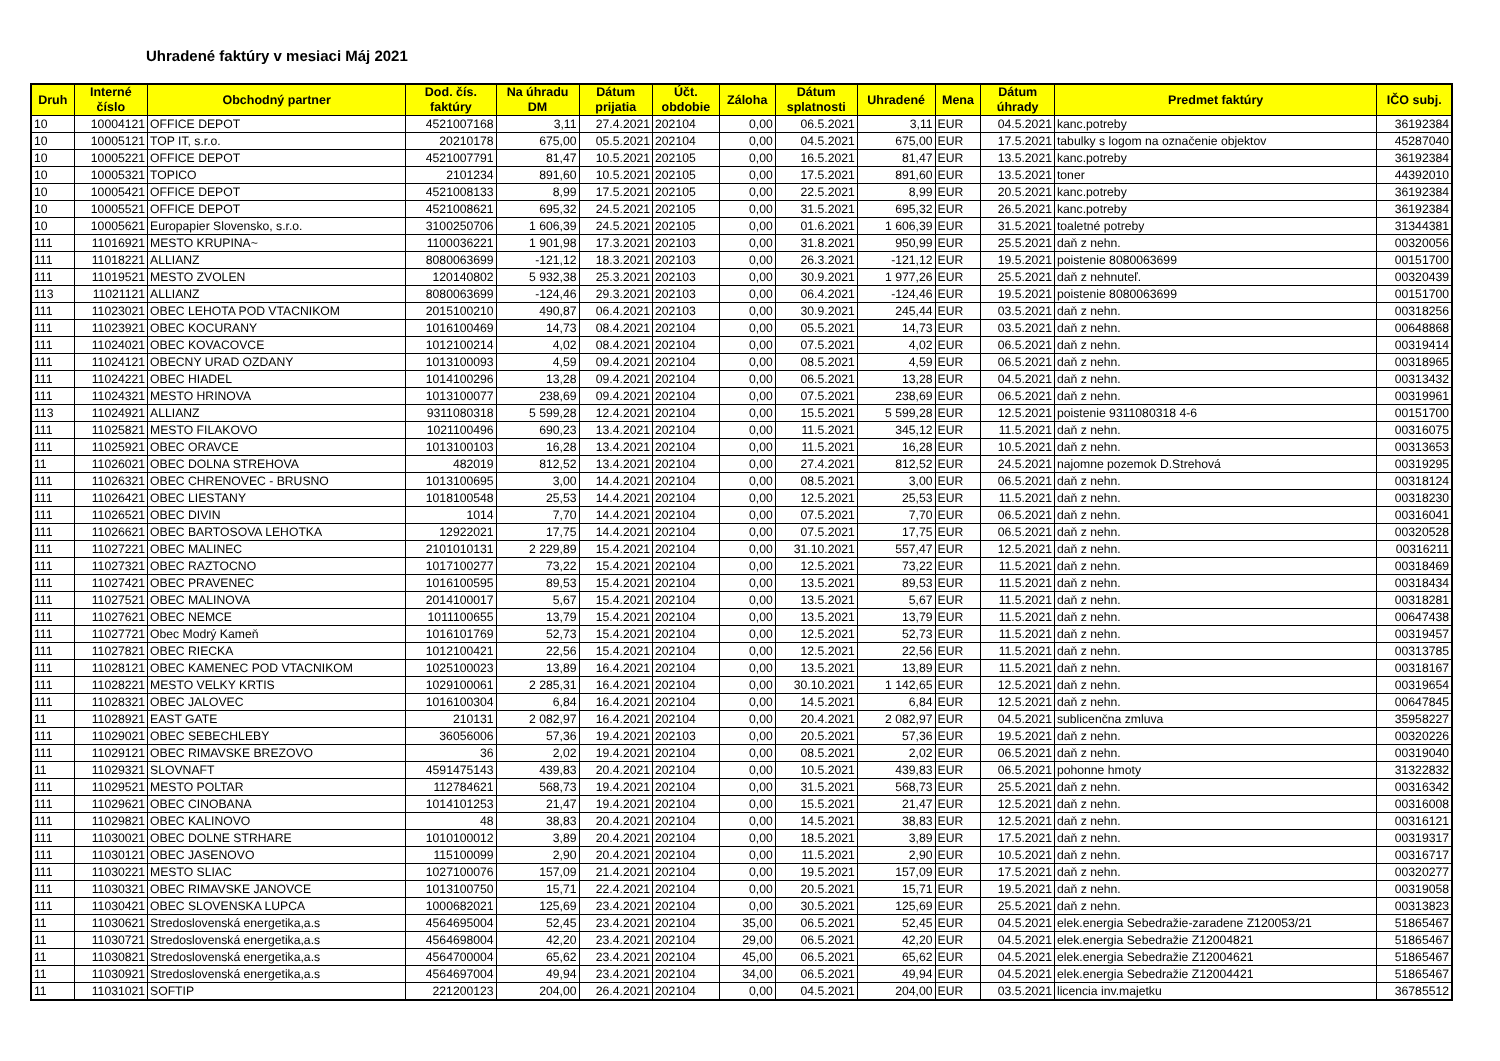Uhradené faktúry v mesiaci Máj 2021
| Druh | Interné číslo | Obchodný partner | Dod. čís. faktúry | Na úhradu DM | Dátum prijatia | Účt. obdobie | Záloha | Dátum splatnosti | Uhradené | Mena | Dátum úhrady | Predmet faktúry | IČO subj. |
| --- | --- | --- | --- | --- | --- | --- | --- | --- | --- | --- | --- | --- | --- |
| 10 | 10004121 | OFFICE DEPOT | 4521007168 | 3,11 | 27.4.2021 | 202104 | 0,00 | 06.5.2021 | 3,11 | EUR | 04.5.2021 | kanc.potreby | 36192384 |
| 10 | 10005121 | TOP IT, s.r.o. | 20210178 | 675,00 | 05.5.2021 | 202104 | 0,00 | 04.5.2021 | 675,00 | EUR | 17.5.2021 | tabulky s logom na označenie objektov | 45287040 |
| 10 | 10005221 | OFFICE DEPOT | 4521007791 | 81,47 | 10.5.2021 | 202105 | 0,00 | 16.5.2021 | 81,47 | EUR | 13.5.2021 | kanc.potreby | 36192384 |
| 10 | 10005321 | TOPICO | 2101234 | 891,60 | 10.5.2021 | 202105 | 0,00 | 17.5.2021 | 891,60 | EUR | 13.5.2021 | toner | 44392010 |
| 10 | 10005421 | OFFICE DEPOT | 4521008133 | 8,99 | 17.5.2021 | 202105 | 0,00 | 22.5.2021 | 8,99 | EUR | 20.5.2021 | kanc.potreby | 36192384 |
| 10 | 10005521 | OFFICE DEPOT | 4521008621 | 695,32 | 24.5.2021 | 202105 | 0,00 | 31.5.2021 | 695,32 | EUR | 26.5.2021 | kanc.potreby | 36192384 |
| 10 | 10005621 | Europapier Slovensko, s.r.o. | 3100250706 | 1 606,39 | 24.5.2021 | 202105 | 0,00 | 01.6.2021 | 1 606,39 | EUR | 31.5.2021 | toaletné potreby | 31344381 |
| 111 | 11016921 | MESTO KRUPINA~ | 1100036221 | 1 901,98 | 17.3.2021 | 202103 | 0,00 | 31.8.2021 | 950,99 | EUR | 25.5.2021 | daň z nehn. | 00320056 |
| 111 | 11018221 | ALLIANZ | 8080063699 | -121,12 | 18.3.2021 | 202103 | 0,00 | 26.3.2021 | -121,12 | EUR | 19.5.2021 | poistenie 8080063699 | 00151700 |
| 111 | 11019521 | MESTO ZVOLEN | 120140802 | 5 932,38 | 25.3.2021 | 202103 | 0,00 | 30.9.2021 | 1 977,26 | EUR | 25.5.2021 | daň z nehnuteľ. | 00320439 |
| 113 | 11021121 | ALLIANZ | 8080063699 | -124,46 | 29.3.2021 | 202103 | 0,00 | 06.4.2021 | -124,46 | EUR | 19.5.2021 | poistenie 8080063699 | 00151700 |
| 111 | 11023021 | OBEC LEHOTA POD VTACNIKOM | 2015100210 | 490,87 | 06.4.2021 | 202103 | 0,00 | 30.9.2021 | 245,44 | EUR | 03.5.2021 | daň z nehn. | 00318256 |
| 111 | 11023921 | OBEC KOCURANY | 1016100469 | 14,73 | 08.4.2021 | 202104 | 0,00 | 05.5.2021 | 14,73 | EUR | 03.5.2021 | daň z nehn. | 00648868 |
| 111 | 11024021 | OBEC KOVACOVCE | 1012100214 | 4,02 | 08.4.2021 | 202104 | 0,00 | 07.5.2021 | 4,02 | EUR | 06.5.2021 | daň z nehn. | 00319414 |
| 111 | 11024121 | OBECNY URAD OZDANY | 1013100093 | 4,59 | 09.4.2021 | 202104 | 0,00 | 08.5.2021 | 4,59 | EUR | 06.5.2021 | daň z nehn. | 00318965 |
| 111 | 11024221 | OBEC HIADEL | 1014100296 | 13,28 | 09.4.2021 | 202104 | 0,00 | 06.5.2021 | 13,28 | EUR | 04.5.2021 | daň z nehn. | 00313432 |
| 111 | 11024321 | MESTO HRINOVA | 1013100077 | 238,69 | 09.4.2021 | 202104 | 0,00 | 07.5.2021 | 238,69 | EUR | 06.5.2021 | daň z nehn. | 00319961 |
| 113 | 11024921 | ALLIANZ | 9311080318 | 5 599,28 | 12.4.2021 | 202104 | 0,00 | 15.5.2021 | 5 599,28 | EUR | 12.5.2021 | poistenie 9311080318 4-6 | 00151700 |
| 111 | 11025821 | MESTO FILAKOVO | 1021100496 | 690,23 | 13.4.2021 | 202104 | 0,00 | 11.5.2021 | 345,12 | EUR | 11.5.2021 | daň z nehn. | 00316075 |
| 111 | 11025921 | OBEC ORAVCE | 1013100103 | 16,28 | 13.4.2021 | 202104 | 0,00 | 11.5.2021 | 16,28 | EUR | 10.5.2021 | daň z nehn. | 00313653 |
| 11 | 11026021 | OBEC DOLNA STREHOVA | 482019 | 812,52 | 13.4.2021 | 202104 | 0,00 | 27.4.2021 | 812,52 | EUR | 24.5.2021 | najomne pozemok D.Strehová | 00319295 |
| 111 | 11026321 | OBEC CHRENOVEC - BRUSNO | 1013100695 | 3,00 | 14.4.2021 | 202104 | 0,00 | 08.5.2021 | 3,00 | EUR | 06.5.2021 | daň z nehn. | 00318124 |
| 111 | 11026421 | OBEC LIESTANY | 1018100548 | 25,53 | 14.4.2021 | 202104 | 0,00 | 12.5.2021 | 25,53 | EUR | 11.5.2021 | daň z nehn. | 00318230 |
| 111 | 11026521 | OBEC DIVIN | 1014 | 7,70 | 14.4.2021 | 202104 | 0,00 | 07.5.2021 | 7,70 | EUR | 06.5.2021 | daň z nehn. | 00316041 |
| 111 | 11026621 | OBEC BARTOSOVA LEHOTKA | 12922021 | 17,75 | 14.4.2021 | 202104 | 0,00 | 07.5.2021 | 17,75 | EUR | 06.5.2021 | daň z nehn. | 00320528 |
| 111 | 11027221 | OBEC MALINEC | 2101010131 | 2 229,89 | 15.4.2021 | 202104 | 0,00 | 31.10.2021 | 557,47 | EUR | 12.5.2021 | daň z nehn. | 00316211 |
| 111 | 11027321 | OBEC RAZTOCNO | 1017100277 | 73,22 | 15.4.2021 | 202104 | 0,00 | 12.5.2021 | 73,22 | EUR | 11.5.2021 | daň z nehn. | 00318469 |
| 111 | 11027421 | OBEC PRAVENEC | 1016100595 | 89,53 | 15.4.2021 | 202104 | 0,00 | 13.5.2021 | 89,53 | EUR | 11.5.2021 | daň z nehn. | 00318434 |
| 111 | 11027521 | OBEC MALINOVA | 2014100017 | 5,67 | 15.4.2021 | 202104 | 0,00 | 13.5.2021 | 5,67 | EUR | 11.5.2021 | daň z nehn. | 00318281 |
| 111 | 11027621 | OBEC NEMCE | 1011100655 | 13,79 | 15.4.2021 | 202104 | 0,00 | 13.5.2021 | 13,79 | EUR | 11.5.2021 | daň z nehn. | 00647438 |
| 111 | 11027721 | Obec Modrý Kameň | 1016101769 | 52,73 | 15.4.2021 | 202104 | 0,00 | 12.5.2021 | 52,73 | EUR | 11.5.2021 | daň z nehn. | 00319457 |
| 111 | 11027821 | OBEC RIECKA | 1012100421 | 22,56 | 15.4.2021 | 202104 | 0,00 | 12.5.2021 | 22,56 | EUR | 11.5.2021 | daň z nehn. | 00313785 |
| 111 | 11028121 | OBEC KAMENEC POD VTACNIKOM | 1025100023 | 13,89 | 16.4.2021 | 202104 | 0,00 | 13.5.2021 | 13,89 | EUR | 11.5.2021 | daň z nehn. | 00318167 |
| 111 | 11028221 | MESTO VELKY KRTIS | 1029100061 | 2 285,31 | 16.4.2021 | 202104 | 0,00 | 30.10.2021 | 1 142,65 | EUR | 12.5.2021 | daň z nehn. | 00319654 |
| 111 | 11028321 | OBEC JALOVEC | 1016100304 | 6,84 | 16.4.2021 | 202104 | 0,00 | 14.5.2021 | 6,84 | EUR | 12.5.2021 | daň z nehn. | 00647845 |
| 11 | 11028921 | EAST GATE | 210131 | 2 082,97 | 16.4.2021 | 202104 | 0,00 | 20.4.2021 | 2 082,97 | EUR | 04.5.2021 | sublicenčna zmluva | 35958227 |
| 111 | 11029021 | OBEC SEBECHLEBY | 36056006 | 57,36 | 19.4.2021 | 202103 | 0,00 | 20.5.2021 | 57,36 | EUR | 19.5.2021 | daň z nehn. | 00320226 |
| 111 | 11029121 | OBEC RIMAVSKE BREZOVO | 36 | 2,02 | 19.4.2021 | 202104 | 0,00 | 08.5.2021 | 2,02 | EUR | 06.5.2021 | daň z nehn. | 00319040 |
| 11 | 11029321 | SLOVNAFT | 4591475143 | 439,83 | 20.4.2021 | 202104 | 0,00 | 10.5.2021 | 439,83 | EUR | 06.5.2021 | pohonne hmoty | 31322832 |
| 111 | 11029521 | MESTO POLTAR | 112784621 | 568,73 | 19.4.2021 | 202104 | 0,00 | 31.5.2021 | 568,73 | EUR | 25.5.2021 | daň z nehn. | 00316342 |
| 111 | 11029621 | OBEC CINOBANA | 1014101253 | 21,47 | 19.4.2021 | 202104 | 0,00 | 15.5.2021 | 21,47 | EUR | 12.5.2021 | daň z nehn. | 00316008 |
| 111 | 11029821 | OBEC KALINOVO | 48 | 38,83 | 20.4.2021 | 202104 | 0,00 | 14.5.2021 | 38,83 | EUR | 12.5.2021 | daň z nehn. | 00316121 |
| 111 | 11030021 | OBEC DOLNE STRHARE | 1010100012 | 3,89 | 20.4.2021 | 202104 | 0,00 | 18.5.2021 | 3,89 | EUR | 17.5.2021 | daň z nehn. | 00319317 |
| 111 | 11030121 | OBEC JASENOVO | 115100099 | 2,90 | 20.4.2021 | 202104 | 0,00 | 11.5.2021 | 2,90 | EUR | 10.5.2021 | daň z nehn. | 00316717 |
| 111 | 11030221 | MESTO SLIAC | 1027100076 | 157,09 | 21.4.2021 | 202104 | 0,00 | 19.5.2021 | 157,09 | EUR | 17.5.2021 | daň z nehn. | 00320277 |
| 111 | 11030321 | OBEC RIMAVSKE JANOVCE | 1013100750 | 15,71 | 22.4.2021 | 202104 | 0,00 | 20.5.2021 | 15,71 | EUR | 19.5.2021 | daň z nehn. | 00319058 |
| 111 | 11030421 | OBEC SLOVENSKA LUPCA | 1000682021 | 125,69 | 23.4.2021 | 202104 | 0,00 | 30.5.2021 | 125,69 | EUR | 25.5.2021 | daň z nehn. | 00313823 |
| 11 | 11030621 | Stredoslovenská energetika,a.s | 4564695004 | 52,45 | 23.4.2021 | 202104 | 35,00 | 06.5.2021 | 52,45 | EUR | 04.5.2021 | elek.energia Sebedražie-zaradene Z120053/21 | 51865467 |
| 11 | 11030721 | Stredoslovenská energetika,a.s | 4564698004 | 42,20 | 23.4.2021 | 202104 | 29,00 | 06.5.2021 | 42,20 | EUR | 04.5.2021 | elek.energia Sebedražie Z12004821 | 51865467 |
| 11 | 11030821 | Stredoslovenská energetika,a.s | 4564700004 | 65,62 | 23.4.2021 | 202104 | 45,00 | 06.5.2021 | 65,62 | EUR | 04.5.2021 | elek.energia Sebedražie Z12004621 | 51865467 |
| 11 | 11030921 | Stredoslovenská energetika,a.s | 4564697004 | 49,94 | 23.4.2021 | 202104 | 34,00 | 06.5.2021 | 49,94 | EUR | 04.5.2021 | elek.energia Sebedražie Z12004421 | 51865467 |
| 11 | 11031021 | SOFTIP | 221200123 | 204,00 | 26.4.2021 | 202104 | 0,00 | 04.5.2021 | 204,00 | EUR | 03.5.2021 | licencia inv.majetku | 36785512 |